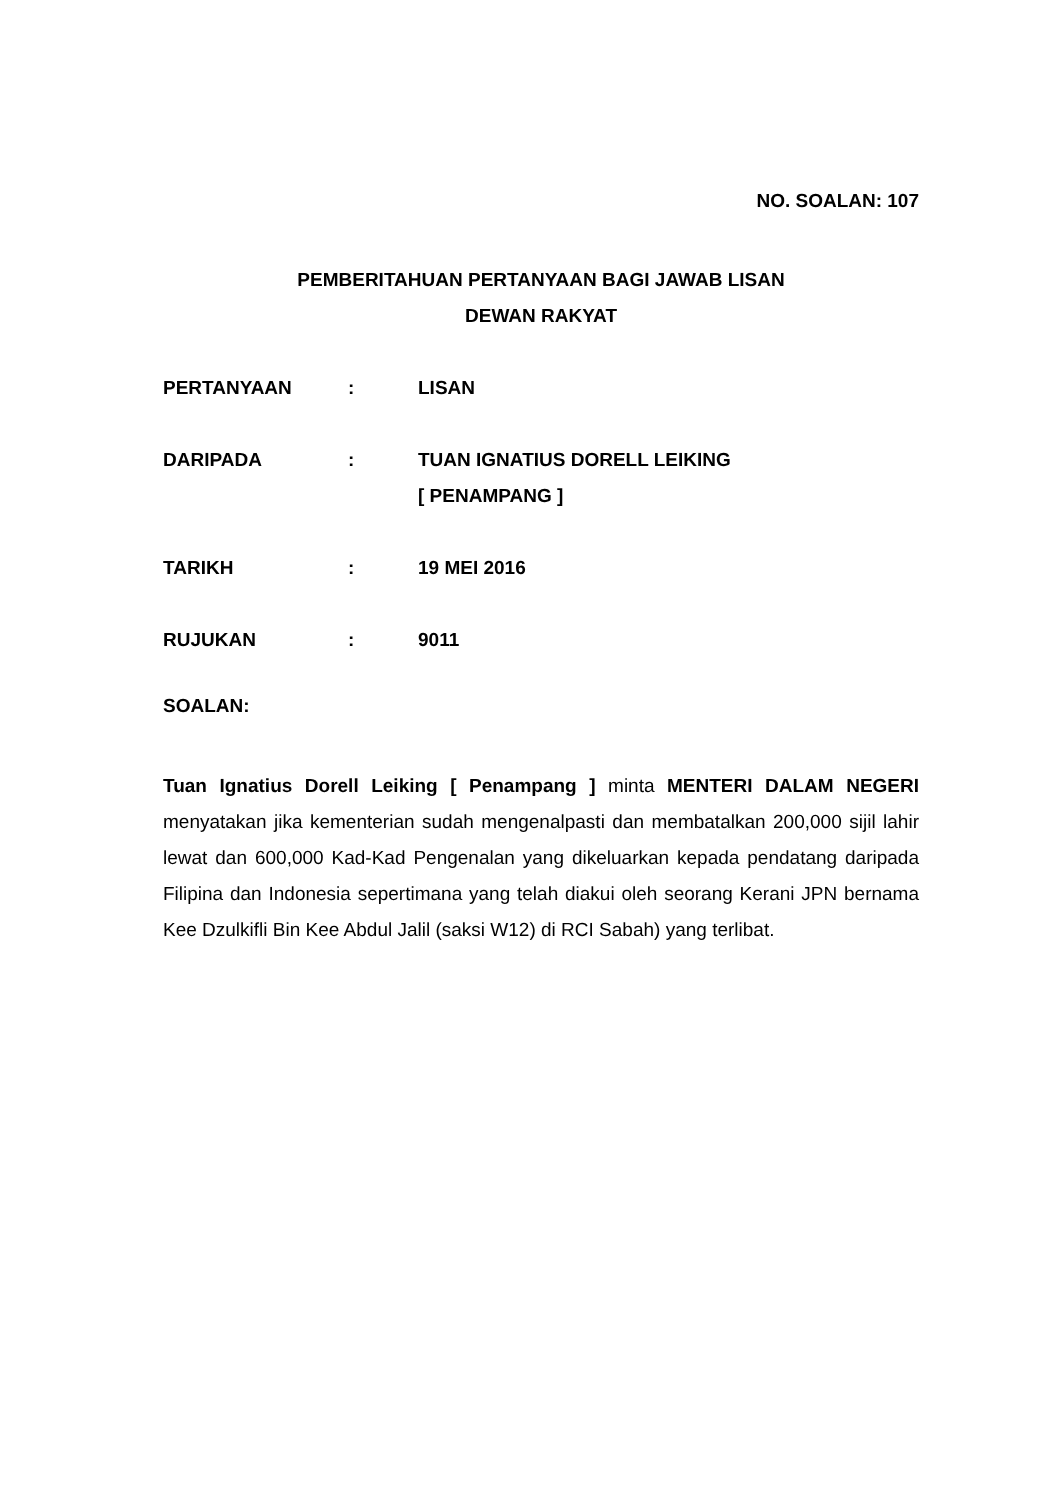NO. SOALAN: 107
PEMBERITAHUAN PERTANYAAN BAGI JAWAB LISAN
DEWAN RAKYAT
PERTANYAAN : LISAN
DARIPADA : TUAN IGNATIUS DORELL LEIKING
[ PENAMPANG ]
TARIKH : 19 MEI 2016
RUJUKAN : 9011
SOALAN:
Tuan Ignatius Dorell Leiking [ Penampang ] minta MENTERI DALAM NEGERI menyatakan jika kementerian sudah mengenalpasti dan membatalkan 200,000 sijil lahir lewat dan 600,000 Kad-Kad Pengenalan yang dikeluarkan kepada pendatang daripada Filipina dan Indonesia sepertimana yang telah diakui oleh seorang Kerani JPN bernama Kee Dzulkifli Bin Kee Abdul Jalil (saksi W12) di RCI Sabah) yang terlibat.